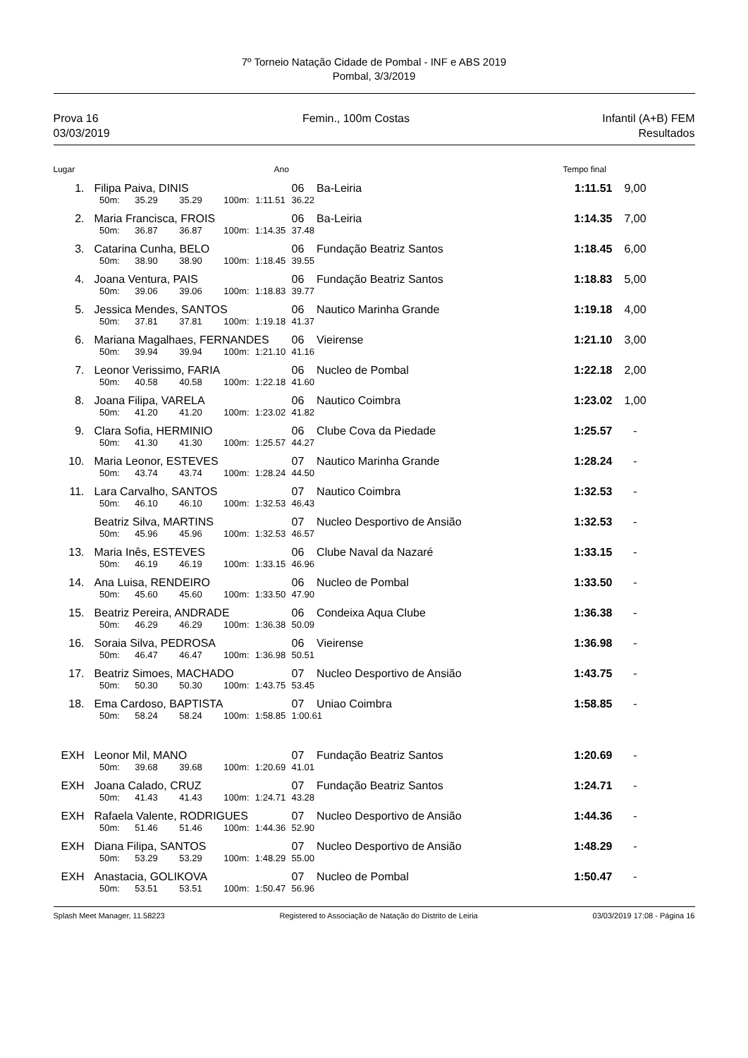7º Torneio Natação Cidade de Pombal - INF e ABS 2019
Pombal, 3/3/2019
Prova 16
03/03/2019
Femin., 100m Costas Infantil (A+B) FEM
Resultados
| Lugar | | | | | | Ano | | | Tempo final | | |
| --- | --- | --- | --- | --- | --- | --- | --- | --- | --- | --- | --- |
| 1. | | Filipa Paiva, DINIS | | | | | 06 Ba-Leiria | | 1:11.51 | 9,00 | |
| | | 50m: | 35.29 | 35.29 | 100m: | 1:11.51 | 36.22 | | | | |
| 2. | | Maria Francisca, FROIS | | | | | 06 Ba-Leiria | | 1:14.35 | 7,00 | |
| | | 50m: | 36.87 | 36.87 | 100m: | 1:14.35 | 37.48 | | | | |
| 3. | | Catarina Cunha, BELO | | | | | 06 Fundação Beatriz Santos | | 1:18.45 | 6,00 | |
| | | 50m: | 38.90 | 38.90 | 100m: | 1:18.45 | 39.55 | | | | |
| 4. | | Joana Ventura, PAIS | | | | | 06 Fundação Beatriz Santos | | 1:18.83 | 5,00 | |
| | | 50m: | 39.06 | 39.06 | 100m: | 1:18.83 | 39.77 | | | | |
| 5. | | Jessica Mendes, SANTOS | | | | | 06 Nautico Marinha Grande | | 1:19.18 | 4,00 | |
| | | 50m: | 37.81 | 37.81 | 100m: | 1:19.18 | 41.37 | | | | |
| 6. | | Mariana Magalhaes, FERNANDES | | | | | 06 Vieirense | | 1:21.10 | 3,00 | |
| | | 50m: | 39.94 | 39.94 | 100m: | 1:21.10 | 41.16 | | | | |
| 7. | | Leonor Verissimo, FARIA | | | | | 06 Nucleo de Pombal | | 1:22.18 | 2,00 | |
| | | 50m: | 40.58 | 40.58 | 100m: | 1:22.18 | 41.60 | | | | |
| 8. | | Joana Filipa, VARELA | | | | | 06 Nautico Coimbra | | 1:23.02 | 1,00 | |
| | | 50m: | 41.20 | 41.20 | 100m: | 1:23.02 | 41.82 | | | | |
| 9. | | Clara Sofia, HERMINIO | | | | | 06 Clube Cova da Piedade | | 1:25.57 | - | |
| | | 50m: | 41.30 | 41.30 | 100m: | 1:25.57 | 44.27 | | | | |
| 10. | | Maria Leonor, ESTEVES | | | | | 07 Nautico Marinha Grande | | 1:28.24 | - | |
| | | 50m: | 43.74 | 43.74 | 100m: | 1:28.24 | 44.50 | | | | |
| 11. | | Lara Carvalho, SANTOS | | | | | 07 Nautico Coimbra | | 1:32.53 | - | |
| | | 50m: | 46.10 | 46.10 | 100m: | 1:32.53 | 46.43 | | | | |
| | | Beatriz Silva, MARTINS | | | | | 07 Nucleo Desportivo de Ansião | | 1:32.53 | - | |
| | | 50m: | 45.96 | 45.96 | 100m: | 1:32.53 | 46.57 | | | | |
| 13. | | Maria Inês, ESTEVES | | | | | 06 Clube Naval da Nazaré | | 1:33.15 | - | |
| | | 50m: | 46.19 | 46.19 | 100m: | 1:33.15 | 46.96 | | | | |
| 14. | | Ana Luisa, RENDEIRO | | | | | 06 Nucleo de Pombal | | 1:33.50 | - | |
| | | 50m: | 45.60 | 45.60 | 100m: | 1:33.50 | 47.90 | | | | |
| 15. | | Beatriz Pereira, ANDRADE | | | | | 06 Condeixa Aqua Clube | | 1:36.38 | - | |
| | | 50m: | 46.29 | 46.29 | 100m: | 1:36.38 | 50.09 | | | | |
| 16. | | Soraia Silva, PEDROSA | | | | | 06 Vieirense | | 1:36.98 | - | |
| | | 50m: | 46.47 | 46.47 | 100m: | 1:36.98 | 50.51 | | | | |
| 17. | | Beatriz Simoes, MACHADO | | | | | 07 Nucleo Desportivo de Ansião | | 1:43.75 | - | |
| | | 50m: | 50.30 | 50.30 | 100m: | 1:43.75 | 53.45 | | | | |
| 18. | | Ema Cardoso, BAPTISTA | | | | | 07 Uniao Coimbra | | 1:58.85 | - | |
| | | 50m: | 58.24 | 58.24 | 100m: | 1:58.85 | 1:00.61 | | | | |
| EXH | | Leonor Mil, MANO | | | | | 07 Fundação Beatriz Santos | | 1:20.69 | - | |
| | | 50m: | 39.68 | 39.68 | 100m: | 1:20.69 | 41.01 | | | | |
| EXH | | Joana Calado, CRUZ | | | | | 07 Fundação Beatriz Santos | | 1:24.71 | - | |
| | | 50m: | 41.43 | 41.43 | 100m: | 1:24.71 | 43.28 | | | | |
| EXH | | Rafaela Valente, RODRIGUES | | | | | 07 Nucleo Desportivo de Ansião | | 1:44.36 | - | |
| | | 50m: | 51.46 | 51.46 | 100m: | 1:44.36 | 52.90 | | | | |
| EXH | | Diana Filipa, SANTOS | | | | | 07 Nucleo Desportivo de Ansião | | 1:48.29 | - | |
| | | 50m: | 53.29 | 53.29 | 100m: | 1:48.29 | 55.00 | | | | |
| EXH | | Anastacia, GOLIKOVA | | | | | 07 Nucleo de Pombal | | 1:50.47 | - | |
| | | 50m: | 53.51 | 53.51 | 100m: | 1:50.47 | 56.96 | | | | |
Splash Meet Manager, 11.58223 Registered to Associação de Natação do Distrito de Leiria 03/03/2019 17:08 - Página 16